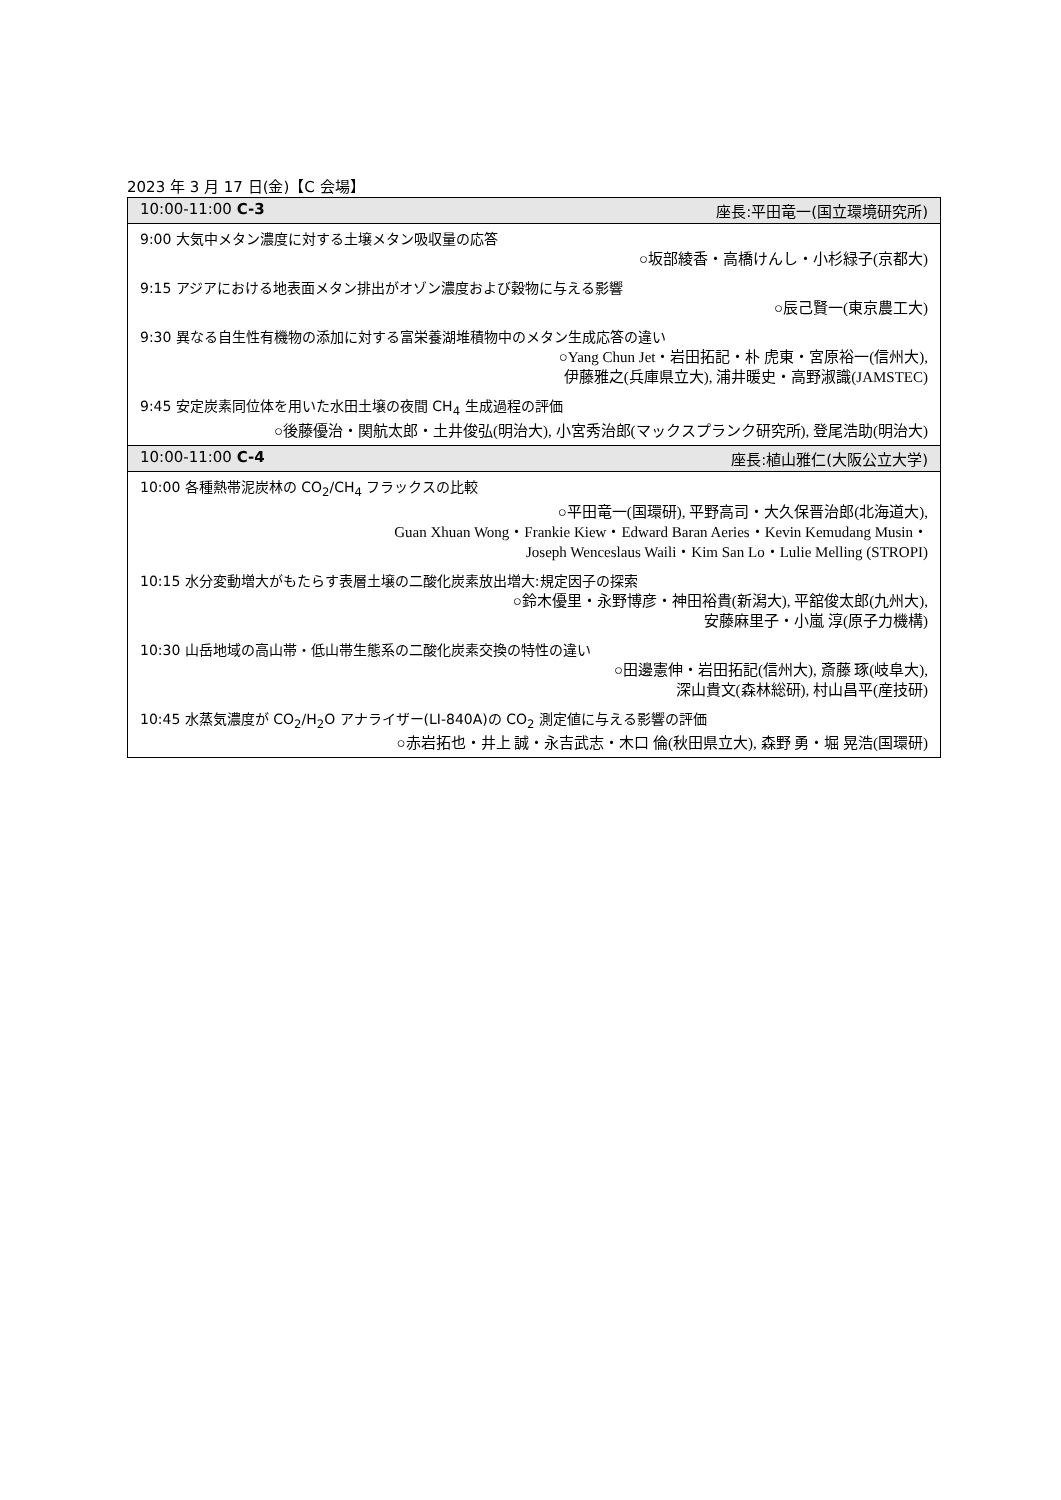2023 年 3 月 17 日(金)【C 会場】
| 10:00-11:00 C-3 座長:平田竜一(国立環境研究所) |
| --- |
| 9:00 大気中メタン濃度に対する土壌メタン吸収量の応答 ○坂部綾香・高橋けんし・小杉緑子(京都大) |
| 9:15 アジアにおける地表面メタン排出がオゾン濃度および穀物に与える影響 ○辰己賢一(東京農工大) |
| 9:30 異なる自生性有機物の添加に対する富栄養湖堆積物中のメタン生成応答の違い ○Yang Chun Jet・岩田拓記・朴 虎東・宮原裕一(信州大), 伊藤雅之(兵庫県立大), 浦井暖史・高野淑識(JAMSTEC) |
| 9:45 安定炭素同位体を用いた水田土壌の夜間 CH<sub>4</sub> 生成過程の評価 ○後藤優治・関航太郎・土井俊弘(明治大), 小宮秀治郎(マックスプランク研究所), 登尾浩助(明治大) |
| 10:00-11:00 C-4 座長:植山雅仁(大阪公立大学) |
| 10:00 各種熱帯泥炭林の CO<sub>2</sub>/CH<sub>4</sub> フラックスの比較 ○平田竜一(国環研), 平野高司・大久保晋治郎(北海道大), Guan Xhuan Wong・Frankie Kiew・Edward Baran Aeries・Kevin Kemudang Musin・ Joseph Wenceslaus Waili・Kim San Lo・Lulie Melling (STROPI) |
| 10:15 水分変動増大がもたらす表層土壌の二酸化炭素放出増大:規定因子の探索 ○鈴木優里・永野博彦・神田裕貴(新潟大), 平舘俊太郎(九州大), 安藤麻里子・小嵐 淳(原子力機構) |
| 10:30 山岳地域の高山帯・低山帯生態系の二酸化炭素交換の特性の違い ○田邊憲伸・岩田拓記(信州大), 斎藤 琢(岐阜大), 深山貴文(森林総研), 村山昌平(産技研) |
| 10:45 水蒸気濃度が CO<sub>2</sub>/H<sub>2</sub>O アナライザー(LI-840A)の CO<sub>2</sub> 測定値に与える影響の評価 ○赤岩拓也・井上 誠・永吉武志・木口 倫(秋田県立大), 森野 勇・堀 晃浩(国環研) |